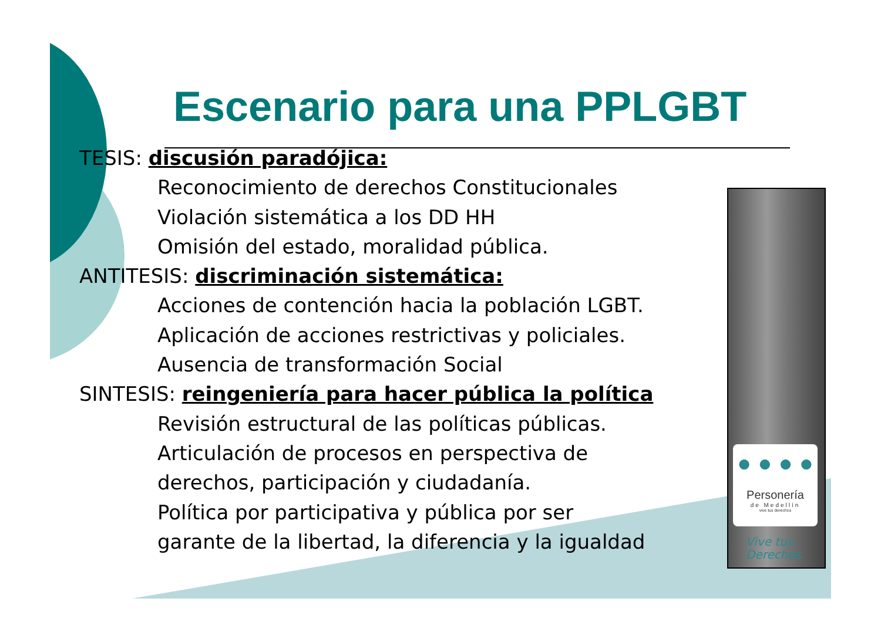Escenario para una PPLGBT
TESIS: discusión paradójica:
Reconocimiento de derechos Constitucionales
Violación sistemática a los DD HH
Omisión del estado, moralidad pública.
ANTITESIS: discriminación sistemática:
Acciones de contención hacia la población LGBT.
Aplicación de acciones restrictivas y policiales.
Ausencia de transformación Social
SINTESIS: reingeniería para hacer pública la política
Revisión estructural de las políticas públicas.
Articulación de procesos en perspectiva de
derechos, participación y ciudadanía.
Política por participativa y pública por ser
garante de la libertad, la diferencia y la igualdad
● ● ● ●
Personería
de Medellín
vive tus derechos
Vive tus
Derechos